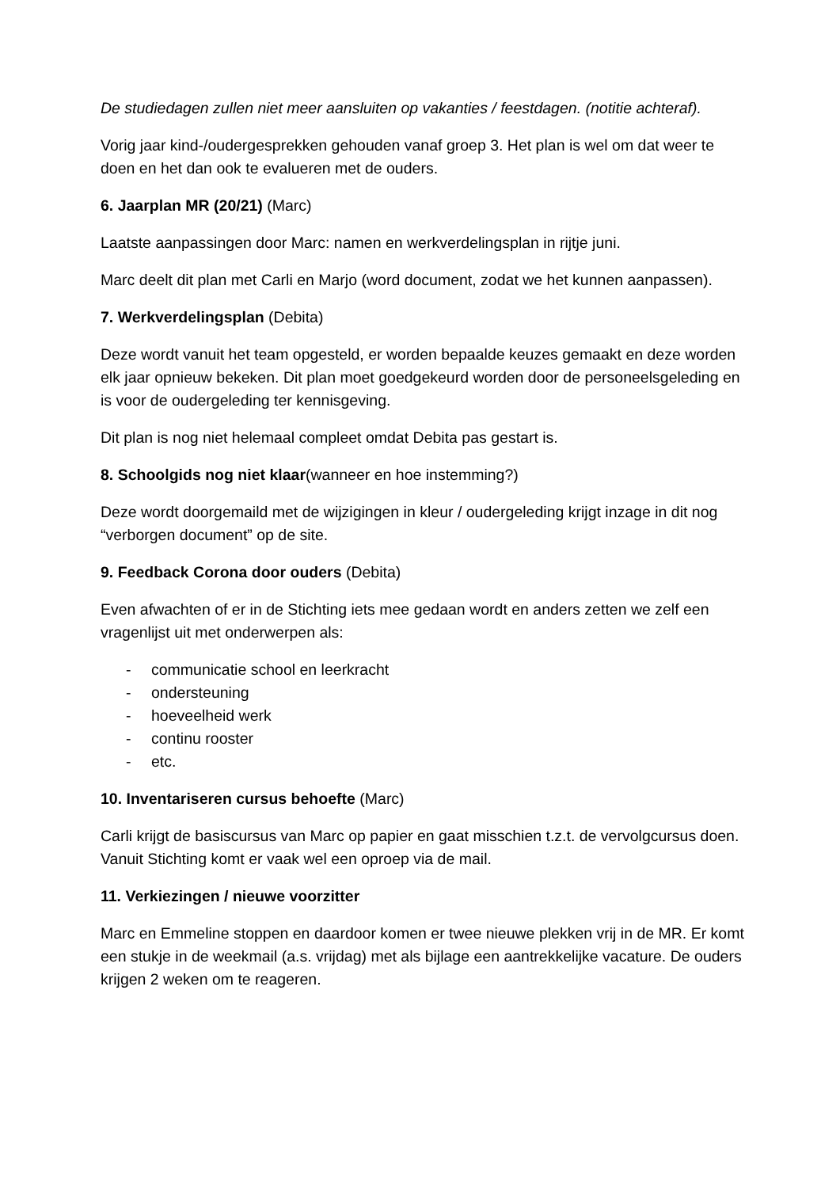De studiedagen zullen niet meer aansluiten op vakanties / feestdagen. (notitie achteraf).
Vorig jaar kind-/oudergesprekken gehouden vanaf groep 3. Het plan is wel om dat weer te doen en het dan ook te evalueren met de ouders.
6. Jaarplan MR (20/21) (Marc)
Laatste aanpassingen door Marc: namen en werkverdelingsplan in rijtje juni.
Marc deelt dit plan met Carli en Marjo (word document, zodat we het kunnen aanpassen).
7. Werkverdelingsplan (Debita)
Deze wordt vanuit het team opgesteld, er worden bepaalde keuzes gemaakt en deze worden elk jaar opnieuw bekeken. Dit plan moet goedgekeurd worden door de personeelsgeleding en is voor de oudergeleding ter kennisgeving.
Dit plan is nog niet helemaal compleet omdat Debita pas gestart is.
8. Schoolgids nog niet klaar(wanneer en hoe instemming?)
Deze wordt doorgemaild met de wijzigingen in kleur / oudergeleding krijgt inzage in dit nog “verborgen document” op de site.
9. Feedback Corona door ouders (Debita)
Even afwachten of er in de Stichting iets mee gedaan wordt en anders zetten we zelf een vragenlijst uit met onderwerpen als:
- communicatie school en leerkracht
- ondersteuning
- hoeveelheid werk
- continu rooster
- etc.
10. Inventariseren cursus behoefte (Marc)
Carli krijgt de basiscursus van Marc op papier en gaat misschien t.z.t. de vervolgcursus doen. Vanuit Stichting komt er vaak wel een oproep via de mail.
11. Verkiezingen / nieuwe voorzitter
Marc en Emmeline stoppen en daardoor komen er twee nieuwe plekken vrij in de MR. Er komt een stukje in de weekmail (a.s. vrijdag) met als bijlage een aantrekkelijke vacature. De ouders krijgen 2 weken om te reageren.